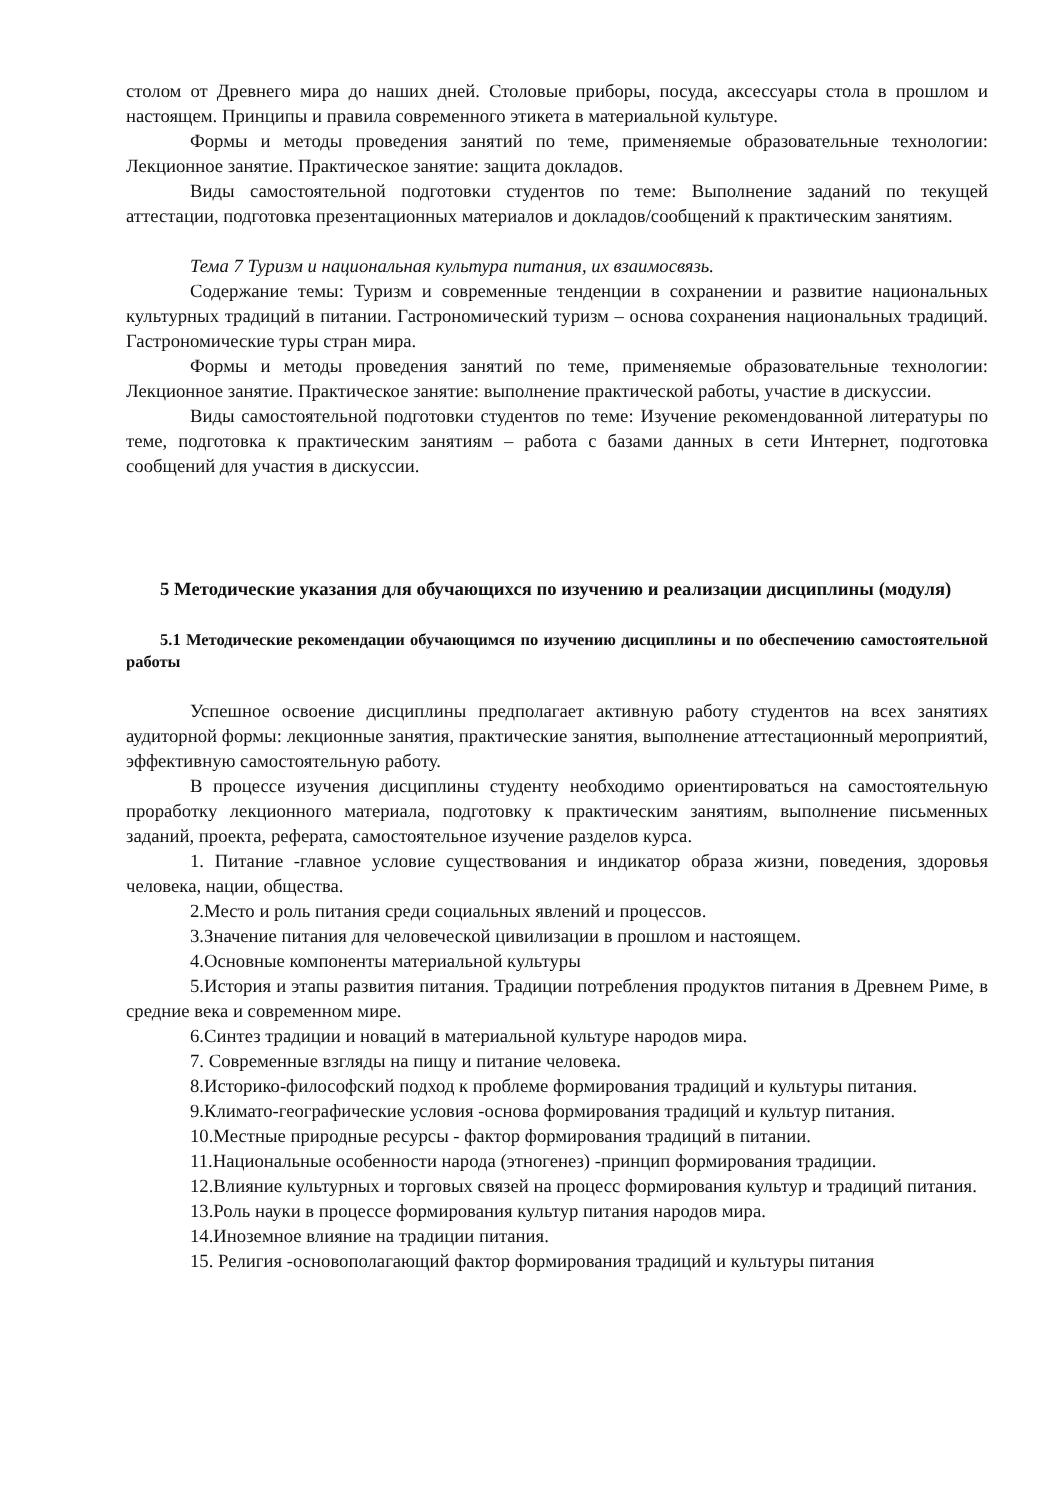столом от Древнего мира до наших дней. Столовые приборы, посуда, аксессуары стола в прошлом и настоящем. Принципы и правила современного этикета в материальной культуре.
Формы и методы проведения занятий по теме, применяемые образовательные технологии: Лекционное занятие. Практическое занятие: защита докладов.
Виды самостоятельной подготовки студентов по теме: Выполнение заданий по текущей аттестации, подготовка презентационных материалов и докладов/сообщений к практическим занятиям.
Тема 7 Туризм и национальная культура питания, их взаимосвязь.
Содержание темы: Туризм и современные тенденции в сохранении и развитие национальных культурных традиций в питании. Гастрономический туризм – основа сохранения национальных традиций. Гастрономические туры стран мира.
Формы и методы проведения занятий по теме, применяемые образовательные технологии: Лекционное занятие. Практическое занятие: выполнение практической работы, участие в дискуссии.
Виды самостоятельной подготовки студентов по теме: Изучение рекомендованной литературы по теме, подготовка к практическим занятиям – работа с базами данных в сети Интернет, подготовка сообщений для участия в дискуссии.
5 Методические указания для обучающихся по изучению и реализации дисциплины (модуля)
5.1 Методические рекомендации обучающимся по изучению дисциплины и по обеспечению самостоятельной работы
Успешное освоение дисциплины предполагает активную работу студентов на всех занятиях аудиторной формы: лекционные занятия, практические занятия, выполнение аттестационный мероприятий, эффективную самостоятельную работу.
В процессе изучения дисциплины студенту необходимо ориентироваться на самостоятельную проработку лекционного материала, подготовку к практическим занятиям, выполнение письменных заданий, проекта, реферата, самостоятельное изучение разделов курса.
1. Питание -главное условие существования и индикатор образа жизни, поведения, здоровья человека, нации, общества.
2.Место и роль питания среди социальных явлений и процессов.
3.Значение питания для человеческой цивилизации в прошлом и настоящем.
4.Основные компоненты материальной культуры
5.История и этапы развития питания. Традиции потребления продуктов питания в Древнем Риме, в средние века и современном мире.
6.Синтез традиции и новаций в материальной культуре народов мира.
7. Современные взгляды на пищу и питание человека.
8.Историко-философский подход к проблеме формирования традиций и культуры питания.
9.Климато-географические условия -основа формирования традиций и культур питания.
10.Местные природные ресурсы - фактор формирования традиций в питании.
11.Национальные особенности народа (этногенез) -принцип формирования традиции.
12.Влияние культурных и торговых связей на процесс формирования культур и традиций питания.
13.Роль науки в процессе формирования культур питания народов мира.
14.Иноземное влияние на традиции питания.
15. Религия -основополагающий фактор формирования традиций и культуры питания